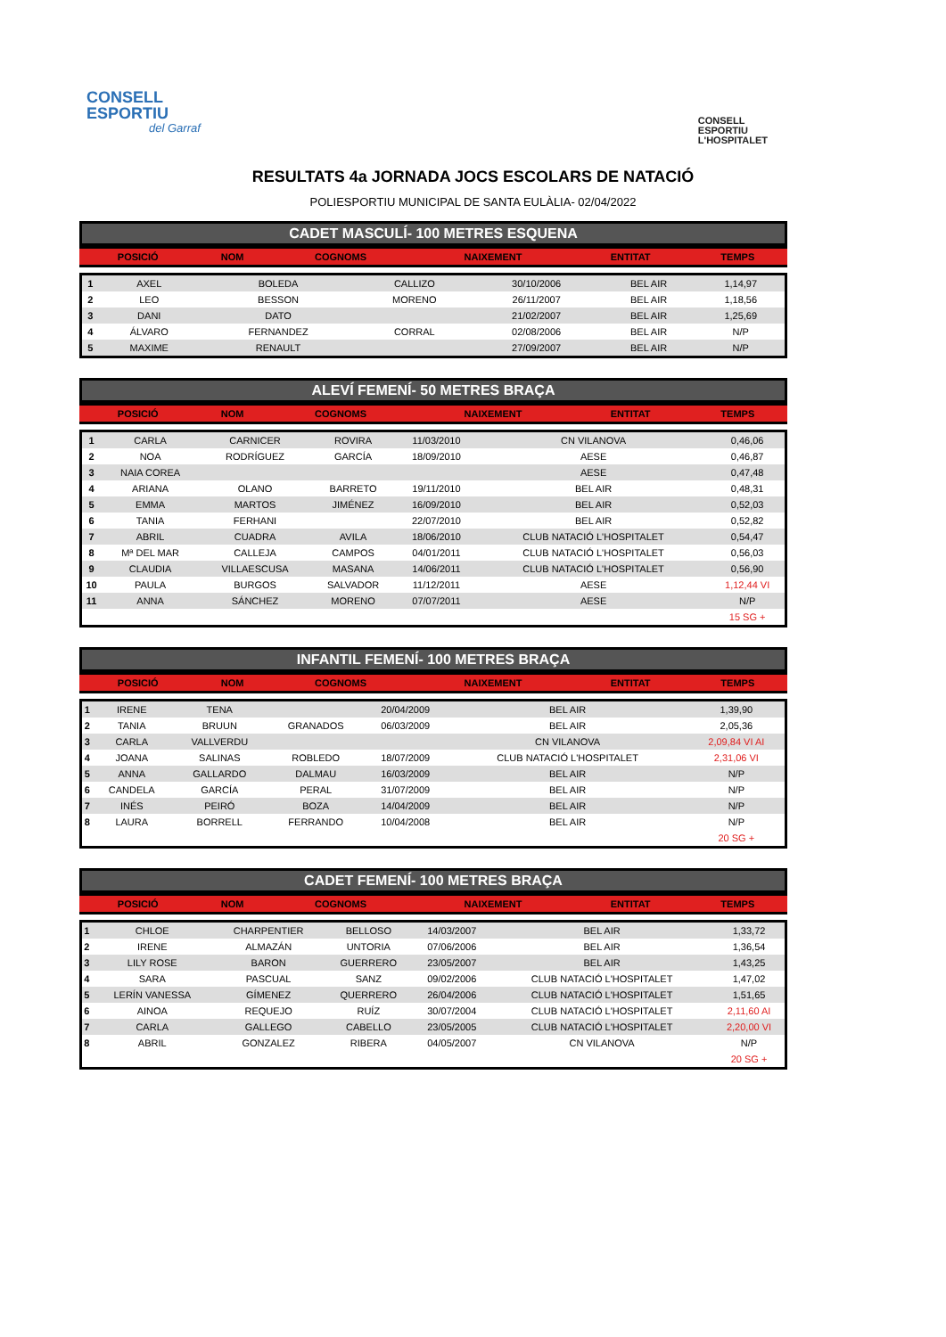CONSELL
ESPORTIU
del Garraf
CONSELL
ESPORTIU
L'HOSPITALET
RESULTATS 4a JORNADA JOCS ESCOLARS DE NATACIÓ
POLIESPORTIU MUNICIPAL DE SANTA EULÀLIA- 02/04/2022
CADET MASCULÍ- 100 METRES ESQUENA
| POSICIÓ | NOM | COGNOMS | NAIXEMENT | ENTITAT | TEMPS |
| --- | --- | --- | --- | --- | --- |
| 1 | AXEL | BOLEDA | CALLIZO | 30/10/2006 | BEL AIR | 1,14,97 |
| 2 | LEO | BESSON | MORENO | 26/11/2007 | BEL AIR | 1,18,56 |
| 3 | DANI | DATO | | 21/02/2007 | BEL AIR | 1,25,69 |
| 4 | ÁLVARO | FERNANDEZ | CORRAL | 02/08/2006 | BEL AIR | N/P |
| 5 | MAXIME | RENAULT | | 27/09/2007 | BEL AIR | N/P |
ALEVÍ FEMENÍ- 50 METRES BRAÇA
| POSICIÓ | NOM | COGNOMS | NAIXEMENT | ENTITAT | TEMPS |
| --- | --- | --- | --- | --- | --- |
| 1 | CARLA | CARNICER | ROVIRA | 11/03/2010 | CN VILANOVA | 0,46,06 |
| 2 | NOA | RODRÍGUEZ | GARCÍA | 18/09/2010 | AESE | 0,46,87 |
| 3 | NAIA COREA | | | | AESE | 0,47,48 |
| 4 | ARIANA | OLANO | BARRETO | 19/11/2010 | BEL AIR | 0,48,31 |
| 5 | EMMA | MARTOS | JIMÉNEZ | 16/09/2010 | BEL AIR | 0,52,03 |
| 6 | TANIA | FERHANI | | 22/07/2010 | BEL AIR | 0,52,82 |
| 7 | ABRIL | CUADRA | AVILA | 18/06/2010 | CLUB NATACIÓ L'HOSPITALET | 0,54,47 |
| 8 | Mª DEL MAR | CALLEJA | CAMPOS | 04/01/2011 | CLUB NATACIÓ L'HOSPITALET | 0,56,03 |
| 9 | CLAUDIA | VILLAESCUSA | MASANA | 14/06/2011 | CLUB NATACIÓ L'HOSPITALET | 0,56,90 |
| 10 | PAULA | BURGOS | SALVADOR | 11/12/2011 | AESE | 1,12,44 VI |
| 11 | ANNA | SÁNCHEZ | MORENO | 07/07/2011 | AESE | N/P |
| | | | | | | 15 SG + |
INFANTIL FEMENÍ- 100 METRES BRAÇA
| POSICIÓ | NOM | COGNOMS | NAIXEMENT | ENTITAT | TEMPS |
| --- | --- | --- | --- | --- | --- |
| 1 | IRENE | TENA | | 20/04/2009 | BEL AIR | 1,39,90 |
| 2 | TANIA | BRUUN | GRANADOS | 06/03/2009 | BEL AIR | 2,05,36 |
| 3 | CARLA | VALLVERDU | | | CN VILANOVA | 2,09,84 VI AI |
| 4 | JOANA | SALINAS | ROBLEDO | 18/07/2009 | CLUB NATACIÓ L'HOSPITALET | 2,31,06 VI |
| 5 | ANNA | GALLARDO | DALMAU | 16/03/2009 | BEL AIR | N/P |
| 6 | CANDELA | GARCÍA | PERAL | 31/07/2009 | BEL AIR | N/P |
| 7 | INÉS | PEIRÓ | BOZA | 14/04/2009 | BEL AIR | N/P |
| 8 | LAURA | BORRELL | FERRANDO | 10/04/2008 | BEL AIR | N/P |
| | | | | | | 20 SG + |
CADET FEMENÍ- 100 METRES BRAÇA
| POSICIÓ | NOM | COGNOMS | NAIXEMENT | ENTITAT | TEMPS |
| --- | --- | --- | --- | --- | --- |
| 1 | CHLOE | CHARPENTIER | BELLOSO | 14/03/2007 | BEL AIR | 1,33,72 |
| 2 | IRENE | ALMAZÁN | UNTORIA | 07/06/2006 | BEL AIR | 1,36,54 |
| 3 | LILY ROSE | BARON | GUERRERO | 23/05/2007 | BEL AIR | 1,43,25 |
| 4 | SARA | PASCUAL | SANZ | 09/02/2006 | CLUB NATACIÓ L'HOSPITALET | 1,47,02 |
| 5 | LERÍN VANESSA | GÍMENEZ | QUERRERO | 26/04/2006 | CLUB NATACIÓ L'HOSPITALET | 1,51,65 |
| 6 | AINOA | REQUEJO | RUÍZ | 30/07/2004 | CLUB NATACIÓ L'HOSPITALET | 2,11,60 AI |
| 7 | CARLA | GALLEGO | CABELLO | 23/05/2005 | CLUB NATACIÓ L'HOSPITALET | 2,20,00 VI |
| 8 | ABRIL | GONZALEZ | RIBERA | 04/05/2007 | CN VILANOVA | N/P |
| | | | | | | 20 SG + |